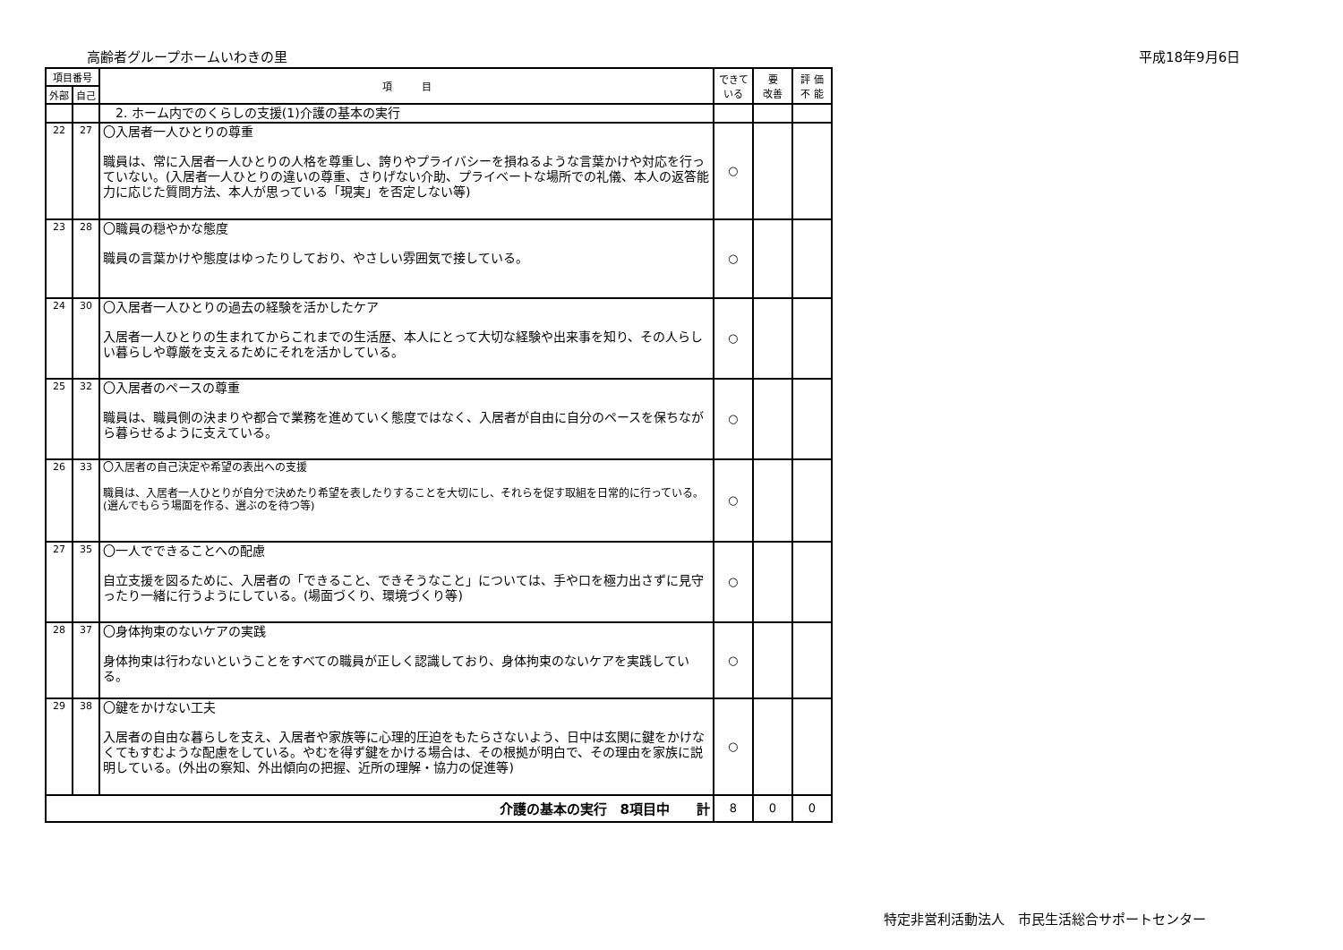高齢者グループホームいわきの里 平成18年9月6日
| 項目番号 | | 項 目 | できて いる | 要 改善 | 評 価 不 能 |
| --- | --- | --- | --- | --- | --- |
| 外部 | 自己 | | | | |
| | | 2. ホーム内でのくらしの支援(1)介護の基本の実行 | | | |
| 22 | 27 | 〇入居者一人ひとりの尊重 職員は、常に入居者一人ひとりの人格を尊重し、誇りやプライバシーを損ねるような言葉かけや対応を行っていない。(入居者一人ひとりの違いの尊重、さりげない介助、プライベートな場所での礼儀、本人の返答能力に応じた質問方法、本人が思っている「現実」を否定しない等) | ○ | | |
| 23 | 28 | 〇職員の穏やかな態度 職員の言葉かけや態度はゆったりしており、やさしい雰囲気で接している。 | ○ | | |
| 24 | 30 | 〇入居者一人ひとりの過去の経験を活かしたケア 入居者一人ひとりの生まれてからこれまでの生活歴、本人にとって大切な経験や出来事を知り、その人らしい暮らしや尊厳を支えるためにそれを活かしている。 | ○ | | |
| 25 | 32 | 〇入居者のペースの尊重 職員は、職員側の決まりや都合で業務を進めていく態度ではなく、入居者が自由に自分のペースを保ちながら暮らせるように支えている。 | ○ | | |
| 26 | 33 | 〇入居者の自己決定や希望の表出への支援 職員は、入居者一人ひとりが自分で決めたり希望を表したりすることを大切にし、それらを促す取組を日常的に行っている。(選んでもらう場面を作る、選ぶのを待つ等) | ○ | | |
| 27 | 35 | 〇一人でできることへの配慮 自立支援を図るために、入居者の「できること、できそうなこと」については、手や口を極力出さずに見守ったり一緒に行うようにしている。(場面づくり、環境づくり等) | ○ | | |
| 28 | 37 | 〇身体拘束のないケアの実践 身体拘束は行わないということをすべての職員が正しく認識しており、身体拘束のないケアを実践している。 | ○ | | |
| 29 | 38 | 〇鍵をかけない工夫 入居者の自由な暮らしを支え、入居者や家族等に心理的圧迫をもたらさないよう、日中は玄関に鍵をかけなくてもすむような配慮をしている。やむを得ず鍵をかける場合は、その根拠が明白で、その理由を家族に説明している。(外出の察知、外出傾向の把握、近所の理解・協力の促進等) | ○ | | |
| 介護の基本の実行 8項目中 計 | | | 8 | 0 | 0 |
特定非営利活動法人　市民生活総合サポートセンター